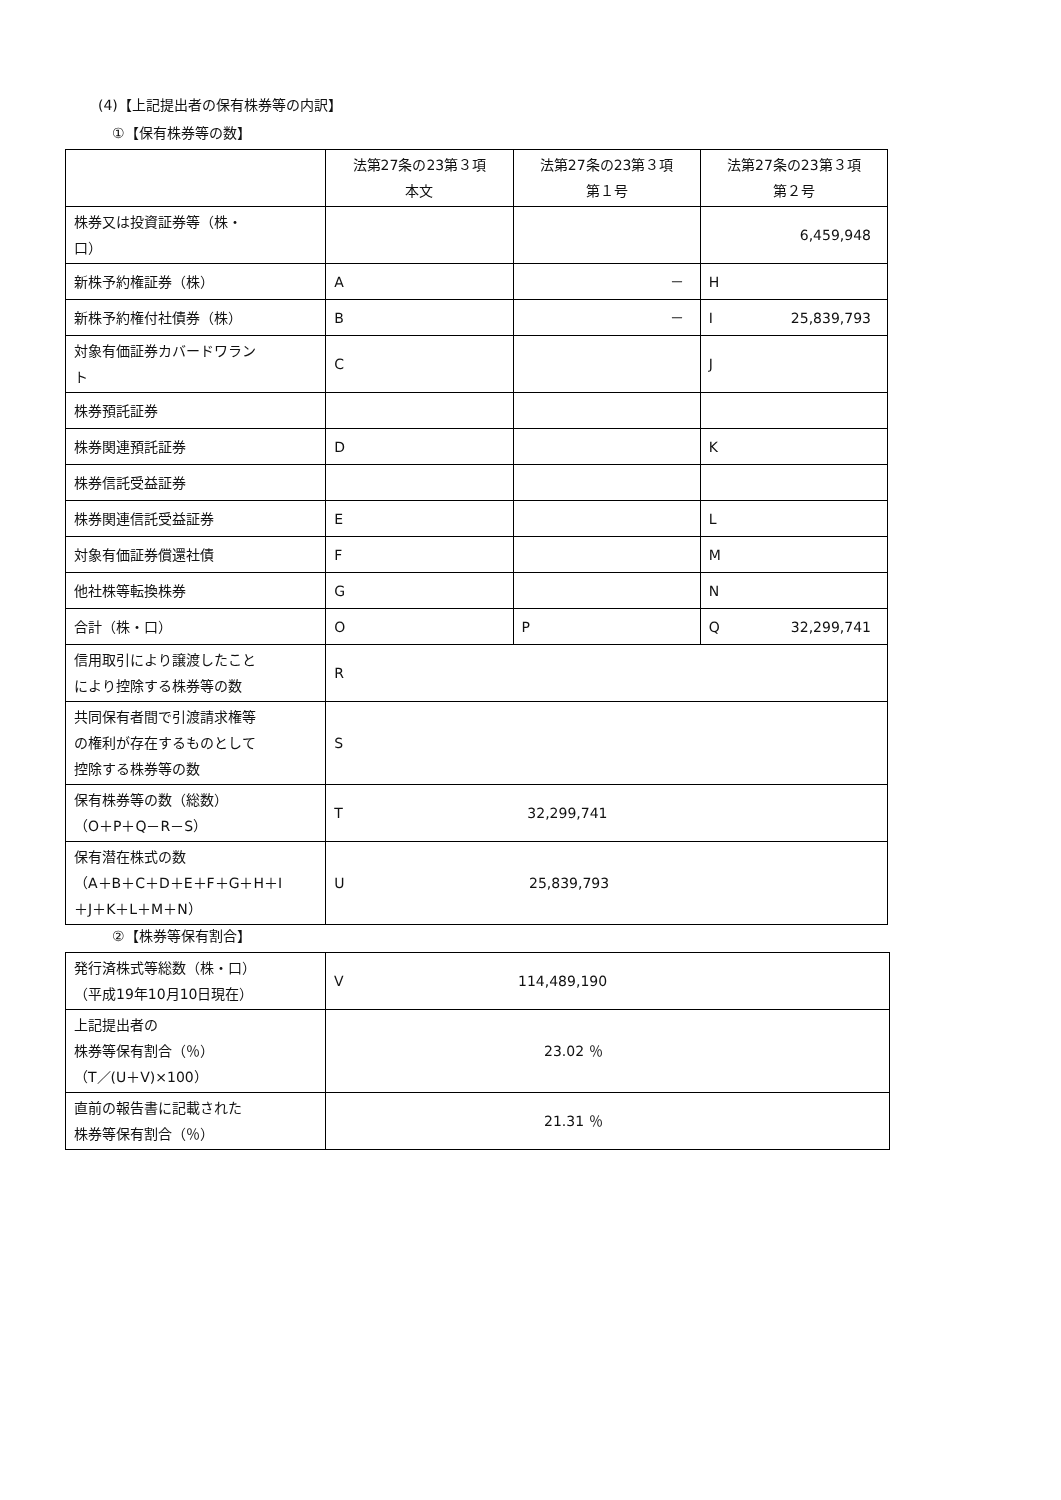(4)【上記提出者の保有株券等の内訳】
①【保有株券等の数】
| | 法第27条の23第３項 本文 | 法第27条の23第３項 第１号 | 法第27条の23第３項 第２号 |
| 株券又は投資証券等（株・ 口） | | | 6,459,948 |
| 新株予約権証券（株） | A | － | H |
| 新株予約権付社債券（株） | B | － | I 25,839,793 |
| 対象有価証券カバードワラン ト | C | | J |
| 株券預託証券 | | | |
| 株券関連預託証券 | D | | K |
| 株券信託受益証券 | | | |
| 株券関連信託受益証券 | E | | L |
| 対象有価証券償還社債 | F | | M |
| 他社株等転換株券 | G | | N |
| 合計（株・口） | O | P | Q 32,299,741 |
| 信用取引により譲渡したこと により控除する株券等の数 | R | | |
| 共同保有者間で引渡請求権等 の権利が存在するものとして 控除する株券等の数 | S | | |
| 保有株券等の数（総数） （O＋P＋Q－R－S） | T 32,299,741 | | |
| 保有潜在株式の数 （A＋B＋C＋D＋E＋F＋G＋H＋I ＋J＋K＋L＋M＋N） | U 25,839,793 | | |
②【株券等保有割合】
| 発行済株式等総数（株・口） （平成19年10月10日現在） | V 114,489,190 |
| 上記提出者の 株券等保有割合（％） （T／(U＋V)×100） | 23.02 ％ |
| 直前の報告書に記載された 株券等保有割合（％） | 21.31 ％ |